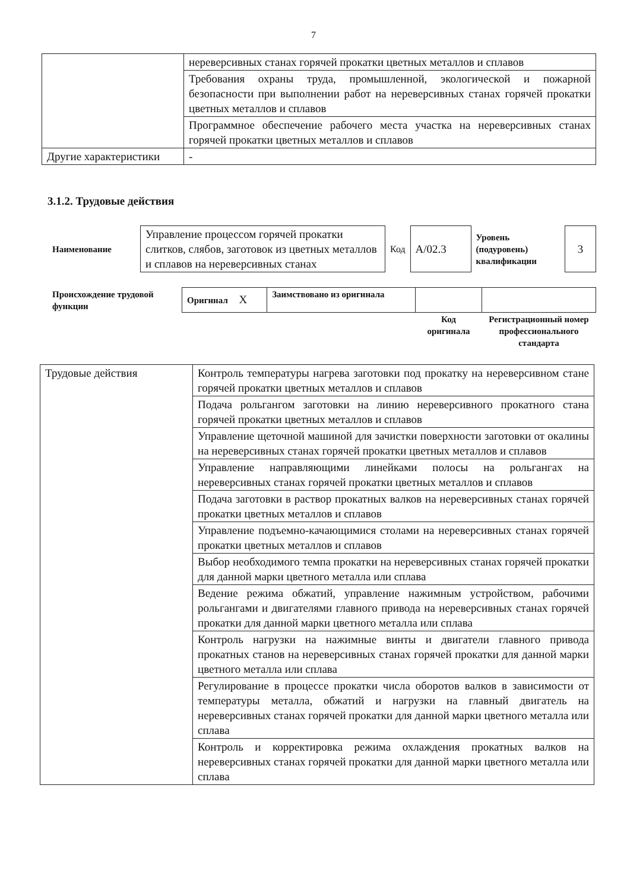7
| | нереверсивных станах горячей прокатки цветных металлов и сплавов |
| | Требования охраны труда, промышленной, экологической и пожарной безопасности при выполнении работ на нереверсивных станах горячей прокатки цветных металлов и сплавов |
| | Программное обеспечение рабочего места участка на нереверсивных станах горячей прокатки цветных металлов и сплавов |
| Другие характеристики | - |
3.1.2. Трудовые действия
| Наименование | Управление процессом горячей прокатки слитков, слябов, заготовок из цветных металлов и сплавов на нереверсивных станах | Код | А/02.3 | Уровень (подуровень) квалификации | 3 |
| Происхождение трудовой функции | Оригинал X | Заимствовано из оригинала | | |
| | | | Код оригинала | Регистрационный номер профессионального стандарта |
| Трудовые действия | Контроль температуры нагрева заготовки под прокатку на нереверсивном стане горячей прокатки цветных металлов и сплавов |
| | Подача рольгангом заготовки на линию нереверсивного прокатного стана горячей прокатки цветных металлов и сплавов |
| | Управление щеточной машиной для зачистки поверхности заготовки от окалины на нереверсивных станах горячей прокатки цветных металлов и сплавов |
| | Управление направляющими линейками полосы на рольгангах на нереверсивных станах горячей прокатки цветных металлов и сплавов |
| | Подача заготовки в раствор прокатных валков на нереверсивных станах горячей прокатки цветных металлов и сплавов |
| | Управление подъемно-качающимися столами на нереверсивных станах горячей прокатки цветных металлов и сплавов |
| | Выбор необходимого темпа прокатки на нереверсивных станах горячей прокатки для данной марки цветного металла или сплава |
| | Ведение режима обжатий, управление нажимным устройством, рабочими рольгангами и двигателями главного привода на нереверсивных станах горячей прокатки для данной марки цветного металла или сплава |
| | Контроль нагрузки на нажимные винты и двигатели главного привода прокатных станов на нереверсивных станах горячей прокатки для данной марки цветного металла или сплава |
| | Регулирование в процессе прокатки числа оборотов валков в зависимости от температуры металла, обжатий и нагрузки на главный двигатель на нереверсивных станах горячей прокатки для данной марки цветного металла или сплава |
| | Контроль и корректировка режима охлаждения прокатных валков на нереверсивных станах горячей прокатки для данной марки цветного металла или сплава |